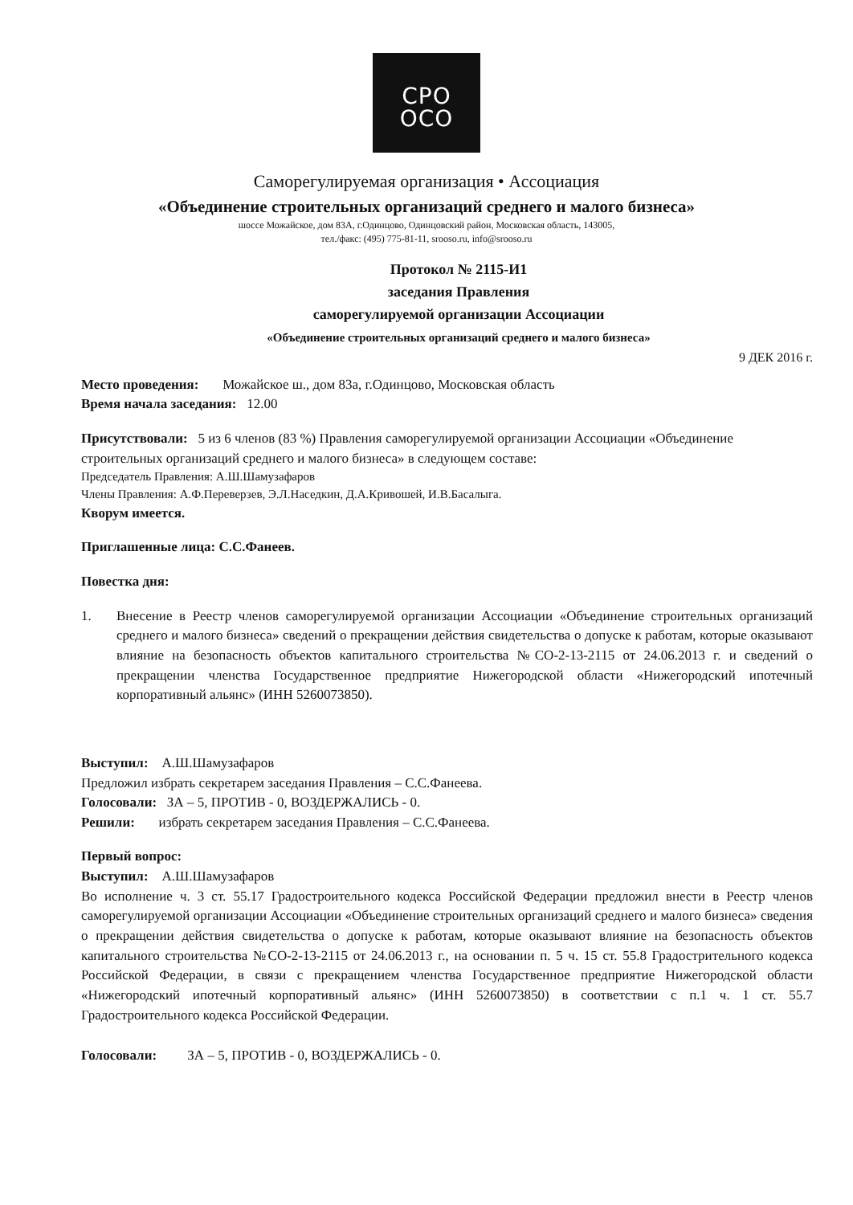СРО
ОСО
Саморегулируемая организация • Ассоциация
«Объединение строительных организаций среднего и малого бизнеса»
шоссе Можайское, дом 83А, г.Одинцово, Одинцовский район, Московская область, 143005,
тел./факс: (495) 775-81-11, srooso.ru, info@srooso.ru
Протокол № 2115-И1
заседания Правления
саморегулируемой организации Ассоциации
«Объединение строительных организаций среднего и малого бизнеса»
9 ДЕК 2016 г.
Место проведения: Можайское ш., дом 83а, г.Одинцово, Московская область
Время начала заседания: 12.00
Присутствовали: 5 из 6 членов (83 %) Правления саморегулируемой организации Ассоциации «Объединение строительных организаций среднего и малого бизнеса» в следующем составе:
Председатель Правления: А.Ш.Шамузафаров
Члены Правления: А.Ф.Переверзев, Э.Л.Наседкин, Д.А.Кривошей, И.В.Басалыга.
Кворум имеется.
Приглашенные лица: С.С.Фанеев.
Повестка дня:
1. Внесение в Реестр членов саморегулируемой организации Ассоциации «Объединение строительных организаций среднего и малого бизнеса» сведений о прекращении действия свидетельства о допуске к работам, которые оказывают влияние на безопасность объектов капитального строительства №СО-2-13-2115 от 24.06.2013 г. и сведений о прекращении членства Государственное предприятие Нижегородской области «Нижегородский ипотечный корпоративный альянс» (ИНН 5260073850).
Выступил: А.Ш.Шамузафаров
Предложил избрать секретарем заседания Правления – С.С.Фанеева.
Голосовали: ЗА – 5, ПРОТИВ - 0, ВОЗДЕРЖАЛИСЬ - 0.
Решили: избрать секретарем заседания Правления – С.С.Фанеева.
Первый вопрос:
Выступил: А.Ш.Шамузафаров
Во исполнение ч. 3 ст. 55.17 Градостроительного кодекса Российской Федерации предложил внести в Реестр членов саморегулируемой организации Ассоциации «Объединение строительных организаций среднего и малого бизнеса» сведения о прекращении действия свидетельства о допуске к работам, которые оказывают влияние на безопасность объектов капитального строительства №СО-2-13-2115 от 24.06.2013 г., на основании п. 5 ч. 15 ст. 55.8 Градострительного кодекса Российской Федерации, в связи с прекращением членства Государственное предприятие Нижегородской области «Нижегородский ипотечный корпоративный альянс» (ИНН 5260073850) в соответствии с п.1 ч. 1 ст. 55.7 Градостроительного кодекса Российской Федерации.
Голосовали: ЗА – 5, ПРОТИВ - 0, ВОЗДЕРЖАЛИСЬ - 0.